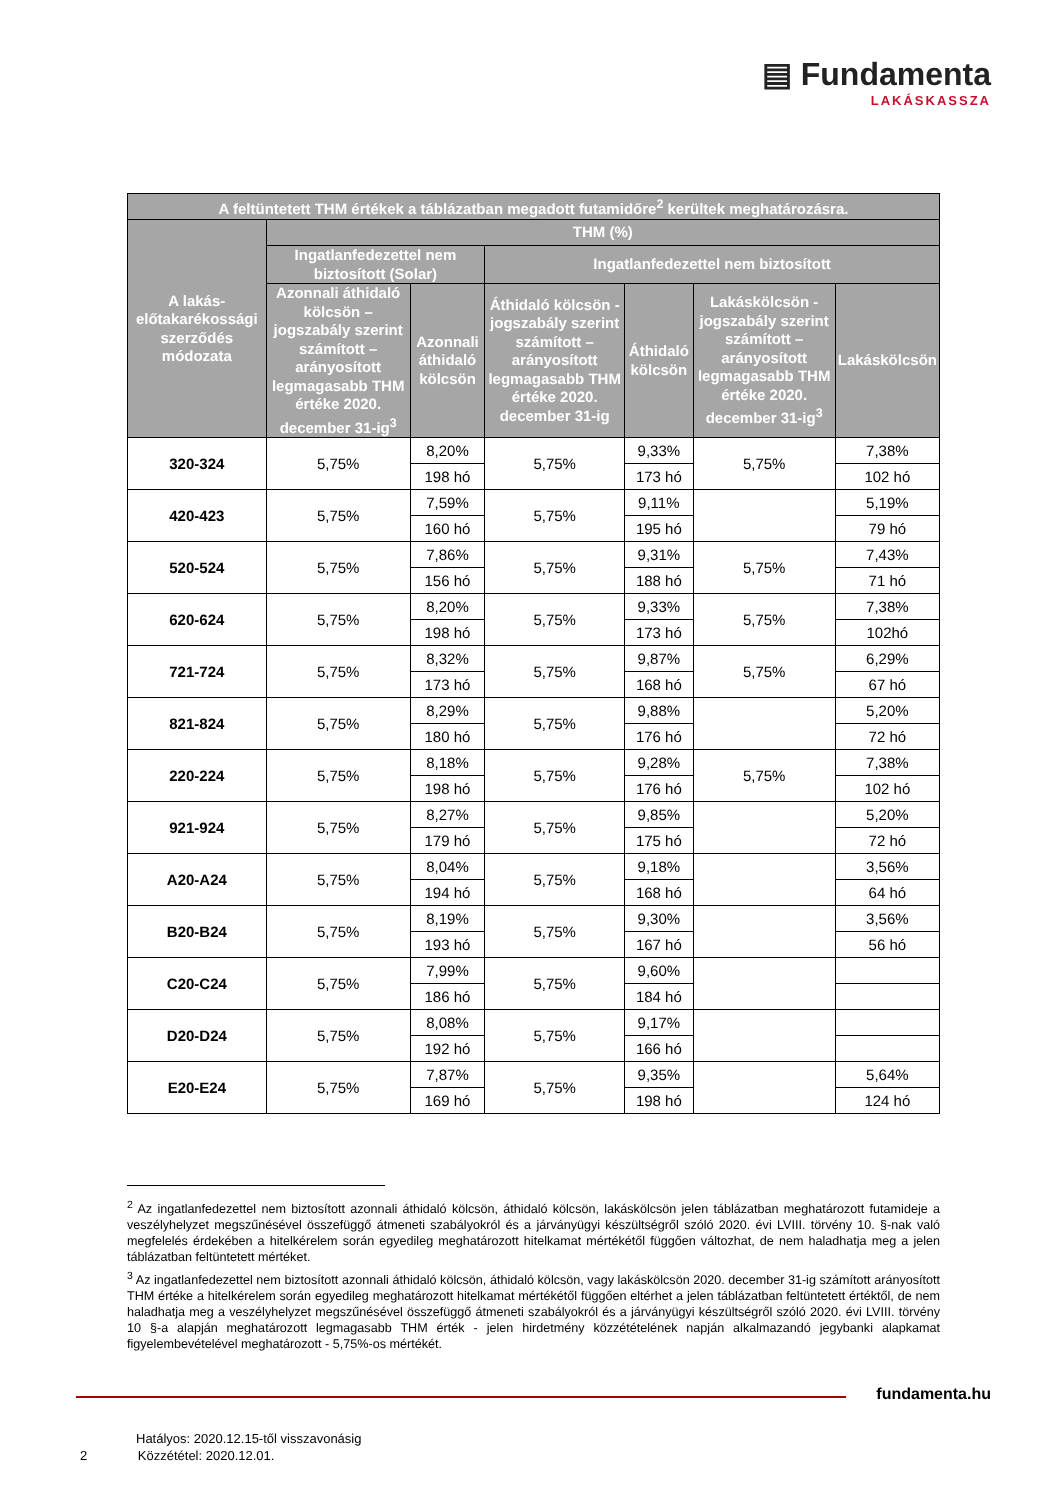▤ Fundamenta
LAKÁSKASSZA
| A feltüntetett THM értékek a táblázatban megadott futamidőre<sup>2</sup> kerültek meghatározásra. | | | | | | |
| --- | --- | --- | --- | --- | --- | --- |
| A lakás-előtakarékossági szerződés módozata | THM (%) | | | | | |
| | Ingatlanfedezettel nem biztosított (Solar) | | Ingatlanfedezettel nem biztosított | | | |
| | Azonnali áthidaló kölcsön – jogszabály szerint számított – arányosított legmagasabb THM értéke 2020. december 31-ig<sup>3</sup> | Azonnali áthidaló kölcsön | Áthidaló kölcsön - jogszabály szerint számított – arányosított legmagasabb THM értéke 2020. december 31-ig | Áthidaló kölcsön | Lakáskölcsön - jogszabály szerint számított – arányosított legmagasabb THM értéke 2020. december 31-ig<sup>3</sup> | Lakáskölcsön |
| 320-324 | 5,75% | 8,20% | 5,75% | 9,33% | 5,75% | 7,38% |
| | | 198 hó | | 173 hó | | 102 hó |
| 420-423 | 5,75% | 7,59% | 5,75% | 9,11% | | 5,19% |
| | | 160 hó | | 195 hó | | 79 hó |
| 520-524 | 5,75% | 7,86% | 5,75% | 9,31% | 5,75% | 7,43% |
| | | 156 hó | | 188 hó | | 71 hó |
| 620-624 | 5,75% | 8,20% | 5,75% | 9,33% | 5,75% | 7,38% |
| | | 198 hó | | 173 hó | | 102hó |
| 721-724 | 5,75% | 8,32% | 5,75% | 9,87% | 5,75% | 6,29% |
| | | 173 hó | | 168 hó | | 67 hó |
| 821-824 | 5,75% | 8,29% | 5,75% | 9,88% | | 5,20% |
| | | 180 hó | | 176 hó | | 72 hó |
| 220-224 | 5,75% | 8,18% | 5,75% | 9,28% | 5,75% | 7,38% |
| | | 198 hó | | 176 hó | | 102 hó |
| 921-924 | 5,75% | 8,27% | 5,75% | 9,85% | | 5,20% |
| | | 179 hó | | 175 hó | | 72 hó |
| A20-A24 | 5,75% | 8,04% | 5,75% | 9,18% | | 3,56% |
| | | 194 hó | | 168 hó | | 64 hó |
| B20-B24 | 5,75% | 8,19% | 5,75% | 9,30% | | 3,56% |
| | | 193 hó | | 167 hó | | 56 hó |
| C20-C24 | 5,75% | 7,99% | 5,75% | 9,60% | | |
| | | 186 hó | | 184 hó | | |
| D20-D24 | 5,75% | 8,08% | 5,75% | 9,17% | | |
| | | 192 hó | | 166 hó | | |
| E20-E24 | 5,75% | 7,87% | 5,75% | 9,35% | | 5,64% |
| | | 169 hó | | 198 hó | | 124 hó |
<sup>2</sup> Az ingatlanfedezettel nem biztosított azonnali áthidaló kölcsön, áthidaló kölcsön, lakáskölcsön jelen táblázatban meghatározott futamideje a veszélyhelyzet megszűnésével összefüggő átmeneti szabályokról és a járványügyi készültségről szóló 2020. évi LVIII. törvény 10. §-nak való megfelelés érdekében a hitelkérelem során egyedileg meghatározott hitelkamat mértékétől függően változhat, de nem haladhatja meg a jelen táblázatban feltüntetett mértéket.
<sup>3</sup> Az ingatlanfedezettel nem biztosított azonnali áthidaló kölcsön, áthidaló kölcsön, vagy lakáskölcsön 2020. december 31-ig számított arányosított THM értéke a hitelkérelem során egyedileg meghatározott hitelkamat mértékétől függően eltérhet a jelen táblázatban feltüntetett értéktől, de nem haladhatja meg a veszélyhelyzet megszűnésével összefüggő átmeneti szabályokról és a járványügyi készültségről szóló 2020. évi LVIII. törvény 10 §-a alapján meghatározott legmagasabb THM érték - jelen hirdetmény közzétételének napján alkalmazandó jegybanki alapkamat figyelembevételével meghatározott - 5,75%-os mértékét.
fundamenta.hu
Hatályos: 2020.12.15-től visszavonásig
2 Közzététel: 2020.12.01.